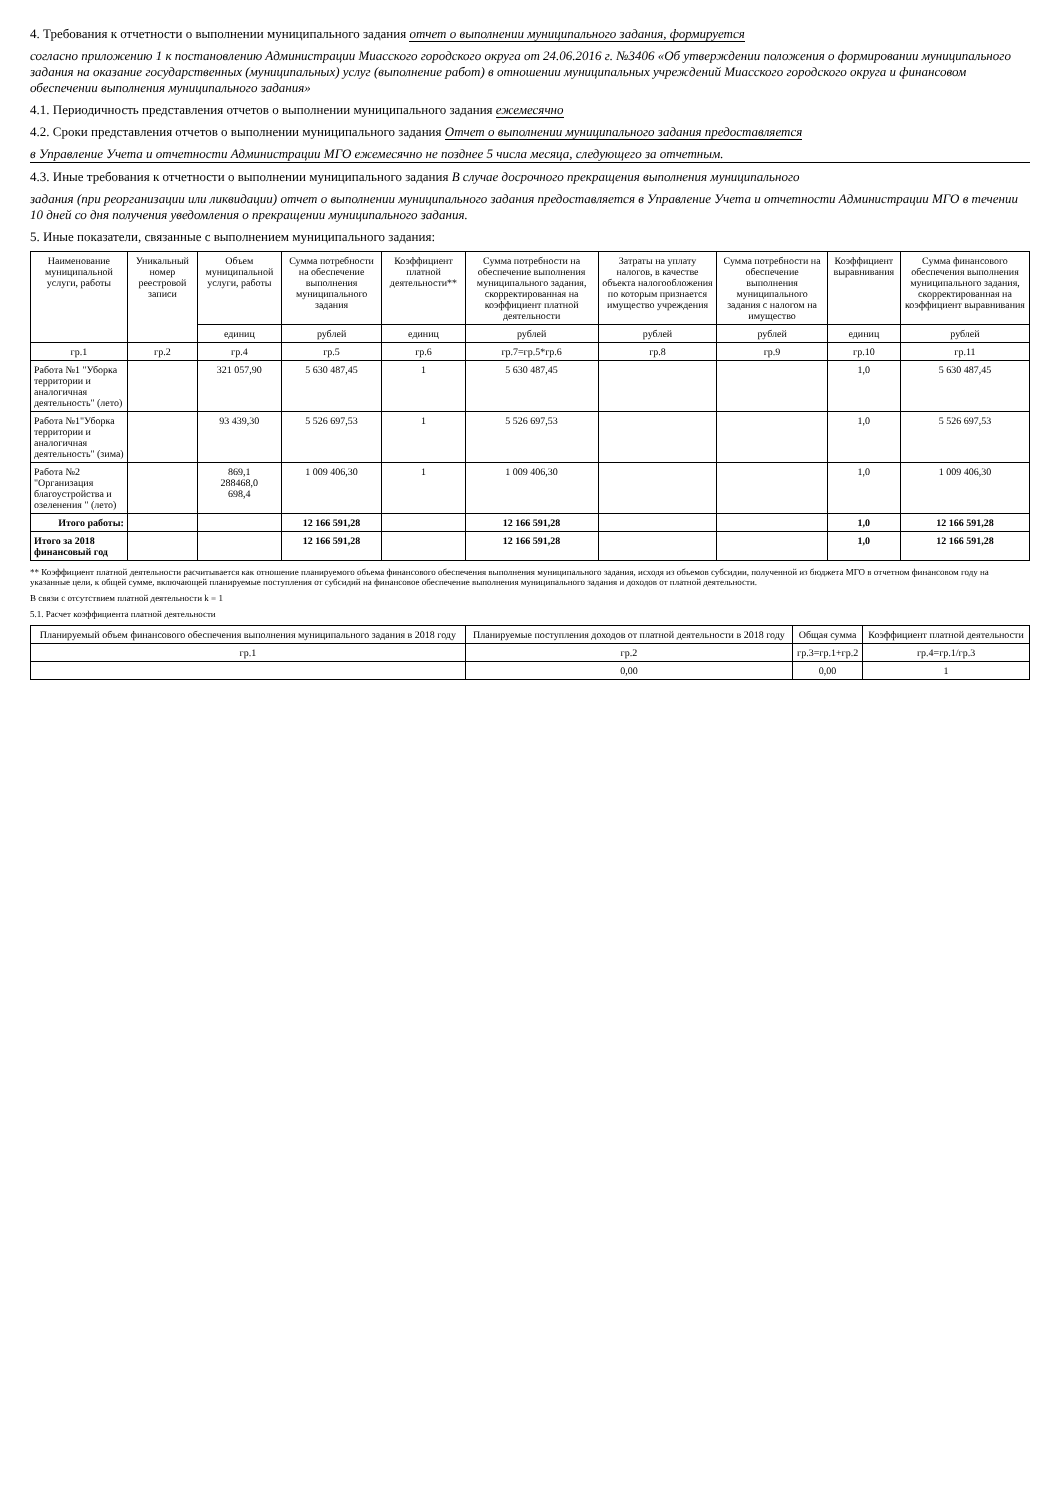4. Требования к отчетности о выполнении муниципального задания отчет о выполнении муниципального задания, формируется
согласно приложению 1 к постановлению Администрации Миасского городского округа от 24.06.2016 г. №3406 «Об утверждении положения о формировании муниципального задания на оказание государственных (муниципальных) услуг (выполнение работ) в отношении муниципальных учреждений Миасского городского округа и финансовом обеспечении выполнения муниципального задания»
4.1. Периодичность представления отчетов о выполнении муниципального задания ежемесячно
4.2. Сроки представления отчетов о выполнении муниципального задания Отчет о выполнении муниципального задания предоставляется
в Управление Учета и отчетности Администрации МГО ежемесячно не позднее 5 числа месяца, следующего за отчетным.
4.3. Иные требования к отчетности о выполнении муниципального задания В случае досрочного прекращения выполнения муниципального
задания (при реорганизации или ликвидации) отчет о выполнении муниципального задания предоставляется в Управление Учета и отчетности Администрации МГО в течении 10 дней со дня получения уведомления о прекращении муниципального задания.
5. Иные показатели, связанные с выполнением муниципального задания:
| Наименование муниципальной услуги, работы | Уникальный номер реестровой записи | Объем муниципальной услуги, работы | Сумма потребности на обеспечение выполнения муниципального задания | Коэффициент платной деятельности** | Сумма потребности на обеспечение выполнения муниципального задания, скорректированная на коэффициент платной деятельности | Затраты на уплату налогов, в качестве объекта налогообложения по которым признается имущество учреждения | Сумма потребности на обеспечение выполнения муниципального задания с налогом на имущество | Коэффициент выравнивания | Сумма финансового обеспечения выполнения муниципального задания, скорректированная на коэффициент выравнивания |
| --- | --- | --- | --- | --- | --- | --- | --- | --- | --- |
| | | единиц | рублей | единиц | рублей | рублей | рублей | единиц | рублей |
| гр.1 | гр.2 | гр.4 | гр.5 | гр.6 | гр.7=гр.5*гр.6 | гр.8 | гр.9 | гр.10 | гр.11 |
| Работа №1 "Уборка территории и аналогичная деятельность" (лето) | | 321 057,90 | 5 630 487,45 | 1 | 5 630 487,45 | | | 1,0 | 5 630 487,45 |
| Работа №1"Уборка территории и аналогичная деятельность" (зима) | | 93 439,30 | 5 526 697,53 | 1 | 5 526 697,53 | | | 1,0 | 5 526 697,53 |
| Работа №2 "Организация благоустройства и озеленения " (лето) | | 869,1 288468,0 698,4 | 1 009 406,30 | 1 | 1 009 406,30 | | | 1,0 | 1 009 406,30 |
| Итого работы: | | | 12 166 591,28 | | 12 166 591,28 | | | 1,0 | 12 166 591,28 |
| Итого за 2018 финансовый год | | | 12 166 591,28 | | 12 166 591,28 | | | 1,0 | 12 166 591,28 |
** Коэффициент платной деятельности расчитывается как отношение планируемого объема финансового обеспечения выполнения муниципального задания, исходя из объемов субсидии, полученной из бюджета МГО в отчетном финансовом году на указанные цели, к общей сумме, включающей планируемые поступления от субсидий на финансовое обеспечение выполнения муниципального задания и доходов от платной деятельности.
В связи с отсутствием платной деятельности k = 1
5.1. Расчет коэффициента платной деятельности
| Планируемый объем финансового обеспечения выполнения муниципального задания в 2018 году | Планируемые поступления доходов от платной деятельности в 2018 году | Общая сумма | Коэффициент платной деятельности |
| --- | --- | --- | --- |
| гр.1 | гр.2 | гр.3=гр.1+гр.2 | гр.4=гр.1/гр.3 |
| | 0,00 | 0,00 | 1 |